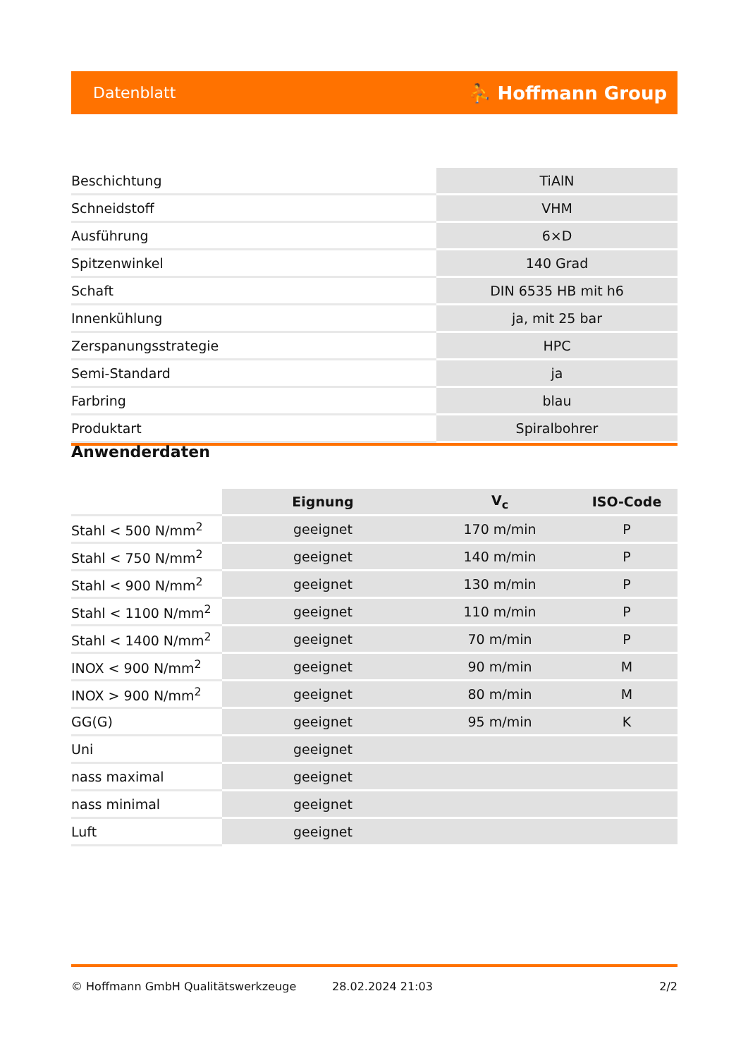Datenblatt ⛹ Hoffmann Group
| Beschichtung | TiAlN |
| Schneidstoff | VHM |
| Ausführung | 6×D |
| Spitzenwinkel | 140 Grad |
| Schaft | DIN 6535 HB mit h6 |
| Innenkühlung | ja, mit 25 bar |
| Zerspanungsstrategie | HPC |
| Semi-Standard | ja |
| Farbring | blau |
| Produktart | Spiralbohrer |
Anwenderdaten
| | Eignung | V<sub>c</sub> | ISO-Code |
| --- | --- | --- | --- |
| Stahl < 500 N/mm<sup>2</sup> | geeignet | 170 m/min | P |
| Stahl < 750 N/mm<sup>2</sup> | geeignet | 140 m/min | P |
| Stahl < 900 N/mm<sup>2</sup> | geeignet | 130 m/min | P |
| Stahl < 1100 N/mm<sup>2</sup> | geeignet | 110 m/min | P |
| Stahl < 1400 N/mm<sup>2</sup> | geeignet | 70 m/min | P |
| INOX < 900 N/mm<sup>2</sup> | geeignet | 90 m/min | M |
| INOX > 900 N/mm<sup>2</sup> | geeignet | 80 m/min | M |
| GG(G) | geeignet | 95 m/min | K |
| Uni | geeignet | | |
| nass maximal | geeignet | | |
| nass minimal | geeignet | | |
| Luft | geeignet | | |
© Hoffmann GmbH Qualitätswerkzeuge 28.02.2024 21:03 2/2